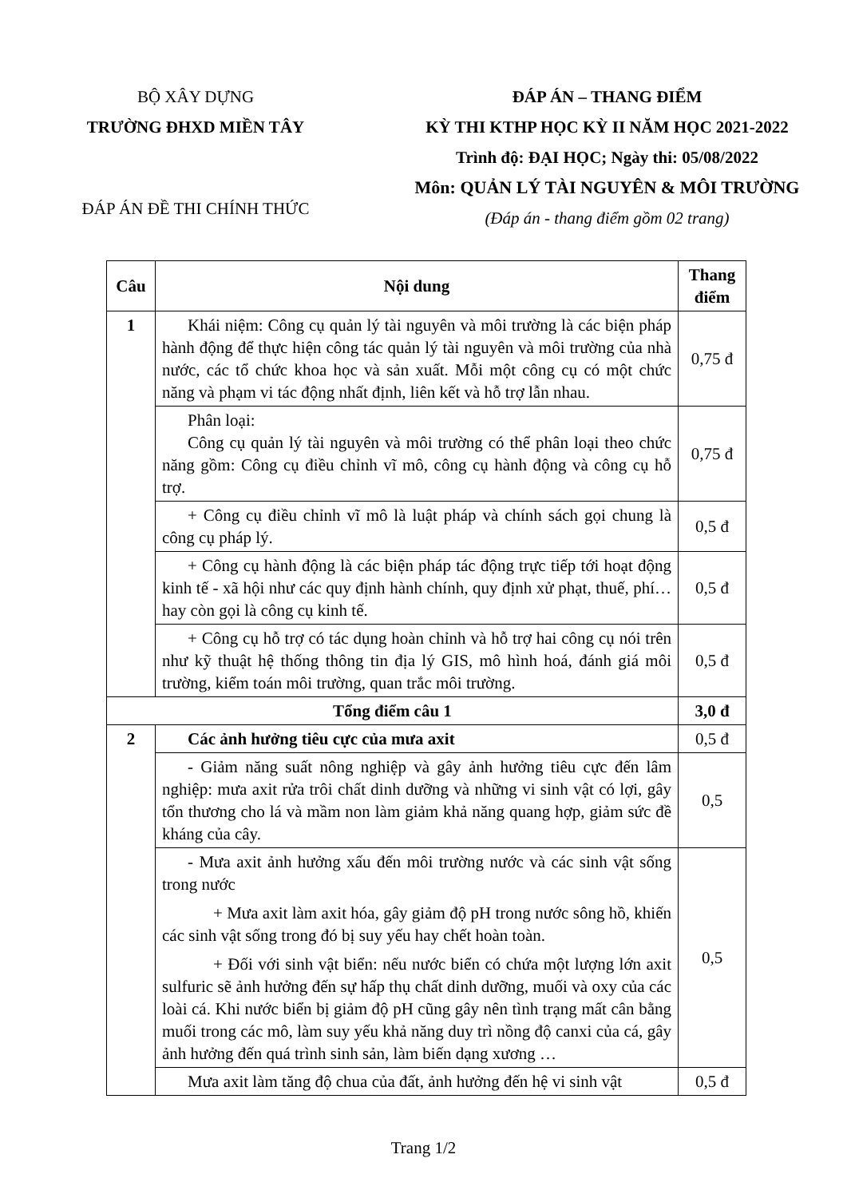BỘ XÂY DỰNG
TRƯỜNG ĐHXD MIỀN TÂY
ĐÁP ÁN ĐỀ THI CHÍNH THỨC
ĐÁP ÁN – THANG ĐIỂM
KỲ THI KTHP HỌC KỲ II NĂM HỌC 2021-2022
Trình độ: ĐẠI HỌC; Ngày thi: 05/08/2022
Môn: QUẢN LÝ TÀI NGUYÊN & MÔI TRƯỜNG
(Đáp án - thang điểm gồm 02 trang)
| Câu | Nội dung | Thang điểm |
| --- | --- | --- |
| 1 | Khái niệm: Công cụ quản lý tài nguyên và môi trường là các biện pháp hành động để thực hiện công tác quản lý tài nguyên và môi trường của nhà nước, các tổ chức khoa học và sản xuất. Mỗi một công cụ có một chức năng và phạm vi tác động nhất định, liên kết và hỗ trợ lẫn nhau. | 0,75 đ |
| | Phân loại: Công cụ quản lý tài nguyên và môi trường có thể phân loại theo chức năng gồm: Công cụ điều chỉnh vĩ mô, công cụ hành động và công cụ hỗ trợ. | 0,75 đ |
| | + Công cụ điều chỉnh vĩ mô là luật pháp và chính sách gọi chung là công cụ pháp lý. | 0,5 đ |
| | + Công cụ hành động là các biện pháp tác động trực tiếp tới hoạt động kinh tế - xã hội như các quy định hành chính, quy định xử phạt, thuế, phí… hay còn gọi là công cụ kinh tế. | 0,5 đ |
| | + Công cụ hỗ trợ có tác dụng hoàn chỉnh và hỗ trợ hai công cụ nói trên như kỹ thuật hệ thống thông tin địa lý GIS, mô hình hoá, đánh giá môi trường, kiểm toán môi trường, quan trắc môi trường. | 0,5 đ |
| Tổng điểm câu 1 | | 3,0 đ |
| 2 | Các ảnh hưởng tiêu cực của mưa axit | 0,5 đ |
| | - Giảm năng suất nông nghiệp và gây ảnh hưởng tiêu cực đến lâm nghiệp: mưa axit rửa trôi chất dinh dưỡng và những vi sinh vật có lợi, gây tổn thương cho lá và mầm non làm giảm khả năng quang hợp, giảm sức đề kháng của cây. | 0,5 |
| | - Mưa axit ảnh hưởng xấu đến môi trường nước và các sinh vật sống trong nước + Mưa axit làm axit hóa, gây giảm độ pH trong nước sông hồ, khiến các sinh vật sống trong đó bị suy yếu hay chết hoàn toàn. + Đối với sinh vật biển: nếu nước biển có chứa một lượng lớn axit sulfuric sẽ ảnh hưởng đến sự hấp thụ chất dinh dưỡng, muối và oxy của các loài cá. Khi nước biển bị giảm độ pH cũng gây nên tình trạng mất cân bằng muối trong các mô, làm suy yếu khả năng duy trì nồng độ canxi của cá, gây ảnh hưởng đến quá trình sinh sản, làm biến dạng xương … | 0,5 |
| | Mưa axit làm tăng độ chua của đất, ảnh hưởng đến hệ vi sinh vật | 0,5 đ |
Trang 1/2